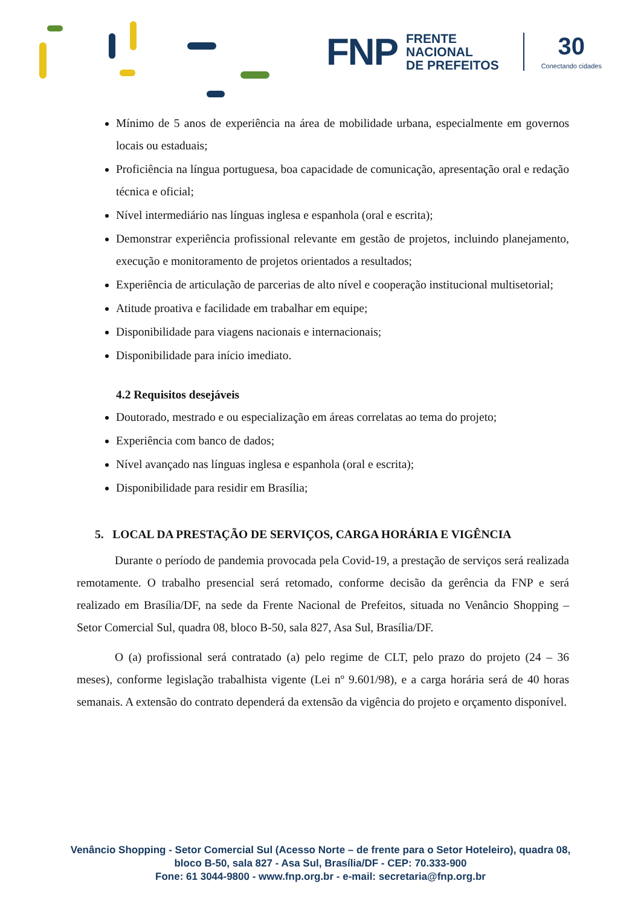FNP FRENTE
NACIONAL
DE PREFEITOS 30
Conectando cidades
Mínimo de 5 anos de experiência na área de mobilidade urbana, especialmente em governos locais ou estaduais;
Proficiência na língua portuguesa, boa capacidade de comunicação, apresentação oral e redação técnica e oficial;
Nível intermediário nas línguas inglesa e espanhola (oral e escrita);
Demonstrar experiência profissional relevante em gestão de projetos, incluindo planejamento, execução e monitoramento de projetos orientados a resultados;
Experiência de articulação de parcerias de alto nível e cooperação institucional multisetorial;
Atitude proativa e facilidade em trabalhar em equipe;
Disponibilidade para viagens nacionais e internacionais;
Disponibilidade para início imediato.
4.2 Requisitos desejáveis
Doutorado, mestrado e ou especialização em áreas correlatas ao tema do projeto;
Experiência com banco de dados;
Nível avançado nas línguas inglesa e espanhola (oral e escrita);
Disponibilidade para residir em Brasília;
5. LOCAL DA PRESTAÇÃO DE SERVIÇOS, CARGA HORÁRIA E VIGÊNCIA
Durante o período de pandemia provocada pela Covid-19, a prestação de serviços será realizada remotamente. O trabalho presencial será retomado, conforme decisão da gerência da FNP e será realizado em Brasília/DF, na sede da Frente Nacional de Prefeitos, situada no Venâncio Shopping – Setor Comercial Sul, quadra 08, bloco B-50, sala 827, Asa Sul, Brasília/DF.
O (a) profissional será contratado (a) pelo regime de CLT, pelo prazo do projeto (24 – 36 meses), conforme legislação trabalhista vigente (Lei nº 9.601/98), e a carga horária será de 40 horas semanais. A extensão do contrato dependerá da extensão da vigência do projeto e orçamento disponível.
Venâncio Shopping - Setor Comercial Sul (Acesso Norte – de frente para o Setor Hoteleiro), quadra 08,
bloco B-50, sala 827 - Asa Sul, Brasília/DF - CEP: 70.333-900
Fone: 61 3044-9800 - www.fnp.org.br - e-mail: secretaria@fnp.org.br